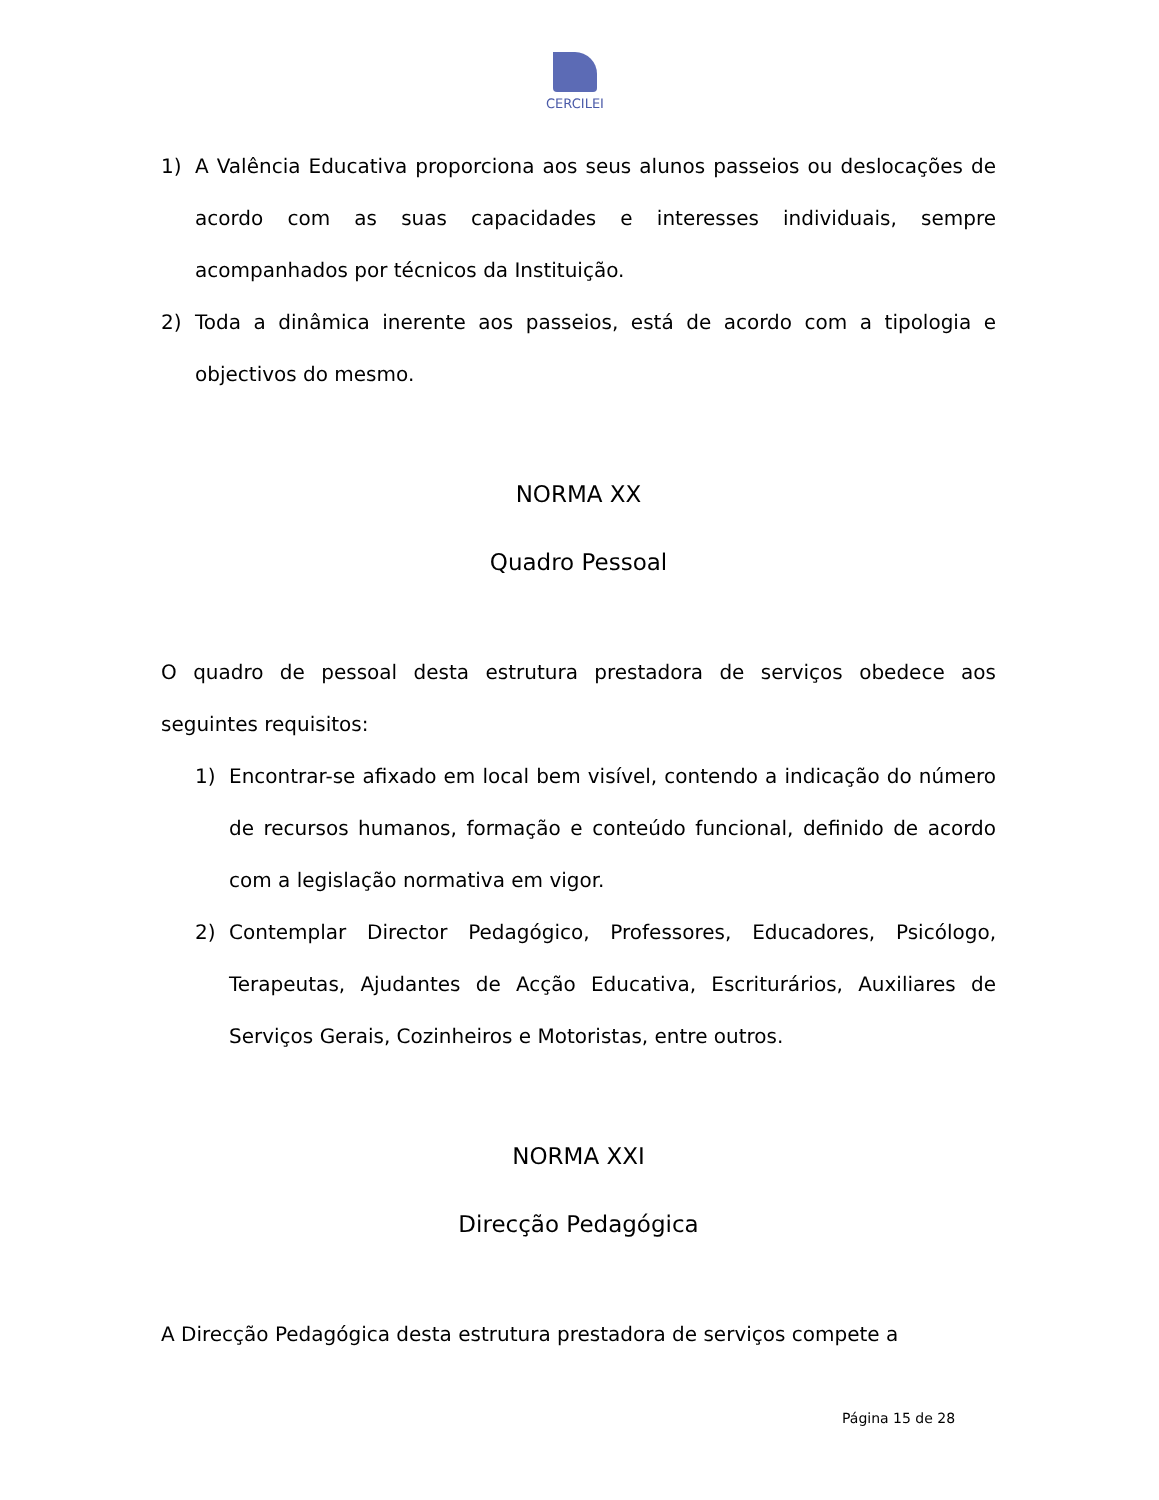CERCILEI
1) A Valência Educativa proporciona aos seus alunos passeios ou deslocações de acordo com as suas capacidades e interesses individuais, sempre acompanhados por técnicos da Instituição.
2) Toda a dinâmica inerente aos passeios, está de acordo com a tipologia e objectivos do mesmo.
NORMA XX
Quadro Pessoal
O quadro de pessoal desta estrutura prestadora de serviços obedece aos seguintes requisitos:
1) Encontrar-se afixado em local bem visível, contendo a indicação do número de recursos humanos, formação e conteúdo funcional, definido de acordo com a legislação normativa em vigor.
2) Contemplar Director Pedagógico, Professores, Educadores, Psicólogo, Terapeutas, Ajudantes de Acção Educativa, Escriturários, Auxiliares de Serviços Gerais, Cozinheiros e Motoristas, entre outros.
NORMA XXI
Direcção Pedagógica
A Direcção Pedagógica desta estrutura prestadora de serviços compete a
Página 15 de 28